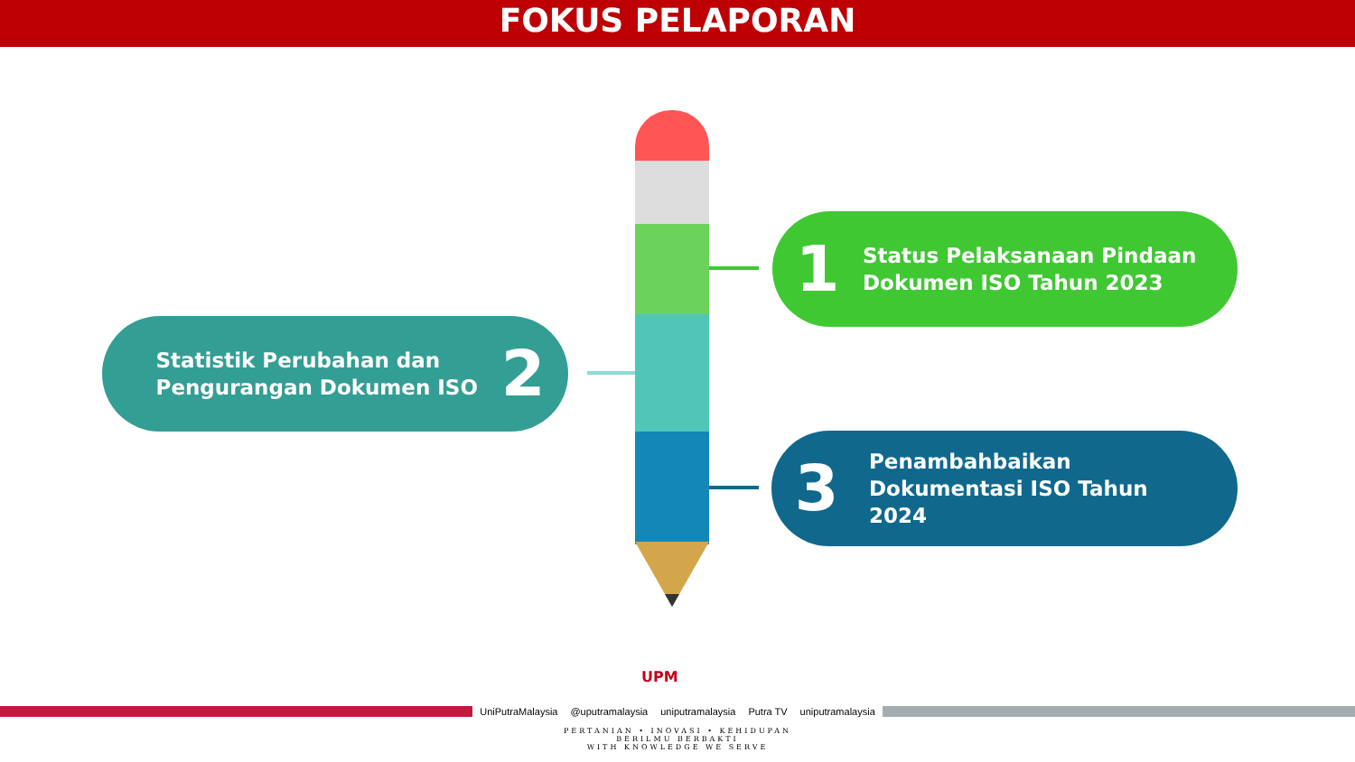FOKUS PELAPORAN
1
Status Pelaksanaan Pindaan
Dokumen ISO Tahun 2023
Statistik Perubahan dan
Pengurangan Dokumen ISO
2
3
Penambahbaikan
Dokumentasi ISO Tahun
2024
UPM
UniPutraMalaysia @uputramalaysia uniputramalaysia Putra TV uniputramalaysia
PERTANIAN • INOVASI • KEHIDUPAN
BERILMU BERBAKTI
WITH KNOWLEDGE WE SERVE